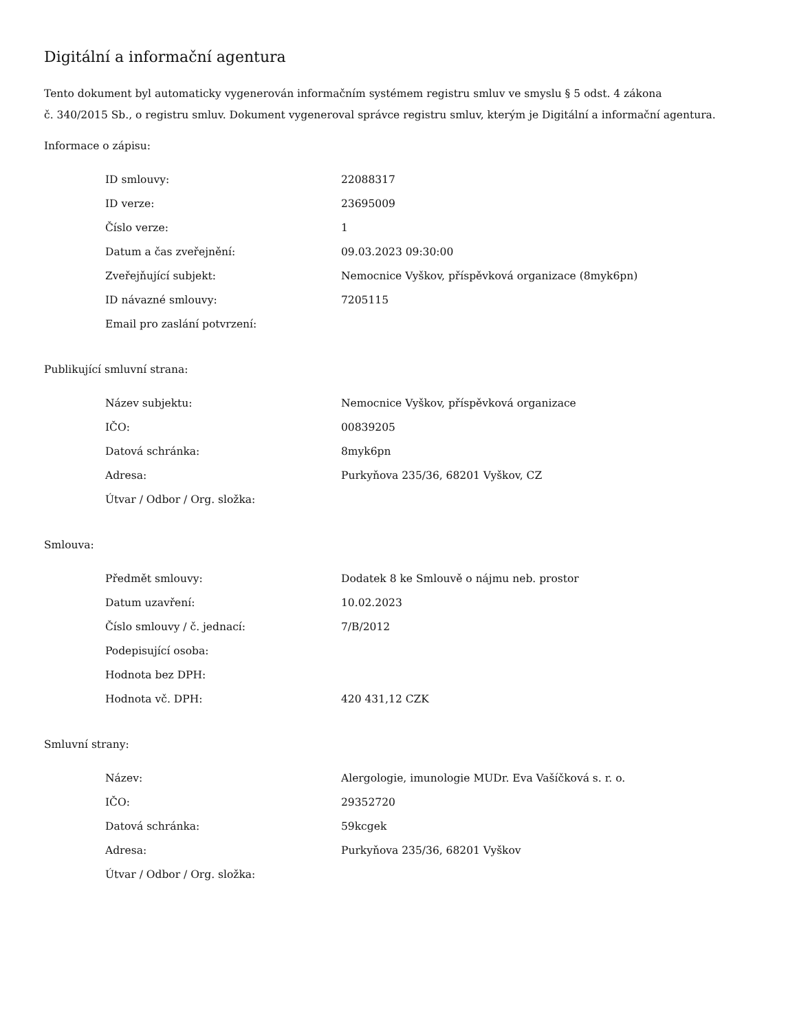Digitální a informační agentura
Tento dokument byl automaticky vygenerován informačním systémem registru smluv ve smyslu § 5 odst. 4 zákona
č. 340/2015 Sb., o registru smluv. Dokument vygeneroval správce registru smluv, kterým je Digitální a informační agentura.
Informace o zápisu:
| ID smlouvy: | 22088317 |
| ID verze: | 23695009 |
| Číslo verze: | 1 |
| Datum a čas zveřejnění: | 09.03.2023 09:30:00 |
| Zveřejňující subjekt: | Nemocnice Vyškov, příspěvková organizace (8myk6pn) |
| ID návazné smlouvy: | 7205115 |
| Email pro zaslání potvrzení: | |
Publikující smluvní strana:
| Název subjektu: | Nemocnice Vyškov, příspěvková organizace |
| IČO: | 00839205 |
| Datová schránka: | 8myk6pn |
| Adresa: | Purkyňova 235/36, 68201 Vyškov, CZ |
| Útvar / Odbor / Org. složka: | |
Smlouva:
| Předmět smlouvy: | Dodatek 8 ke Smlouvě o nájmu neb. prostor |
| Datum uzavření: | 10.02.2023 |
| Číslo smlouvy / č. jednací: | 7/B/2012 |
| Podepisující osoba: | |
| Hodnota bez DPH: | |
| Hodnota vč. DPH: | 420 431,12 CZK |
Smluvní strany:
| Název: | Alergologie, imunologie MUDr. Eva Vašíčková s. r. o. |
| IČO: | 29352720 |
| Datová schránka: | 59kcgek |
| Adresa: | Purkyňova 235/36, 68201 Vyškov |
| Útvar / Odbor / Org. složka: | |